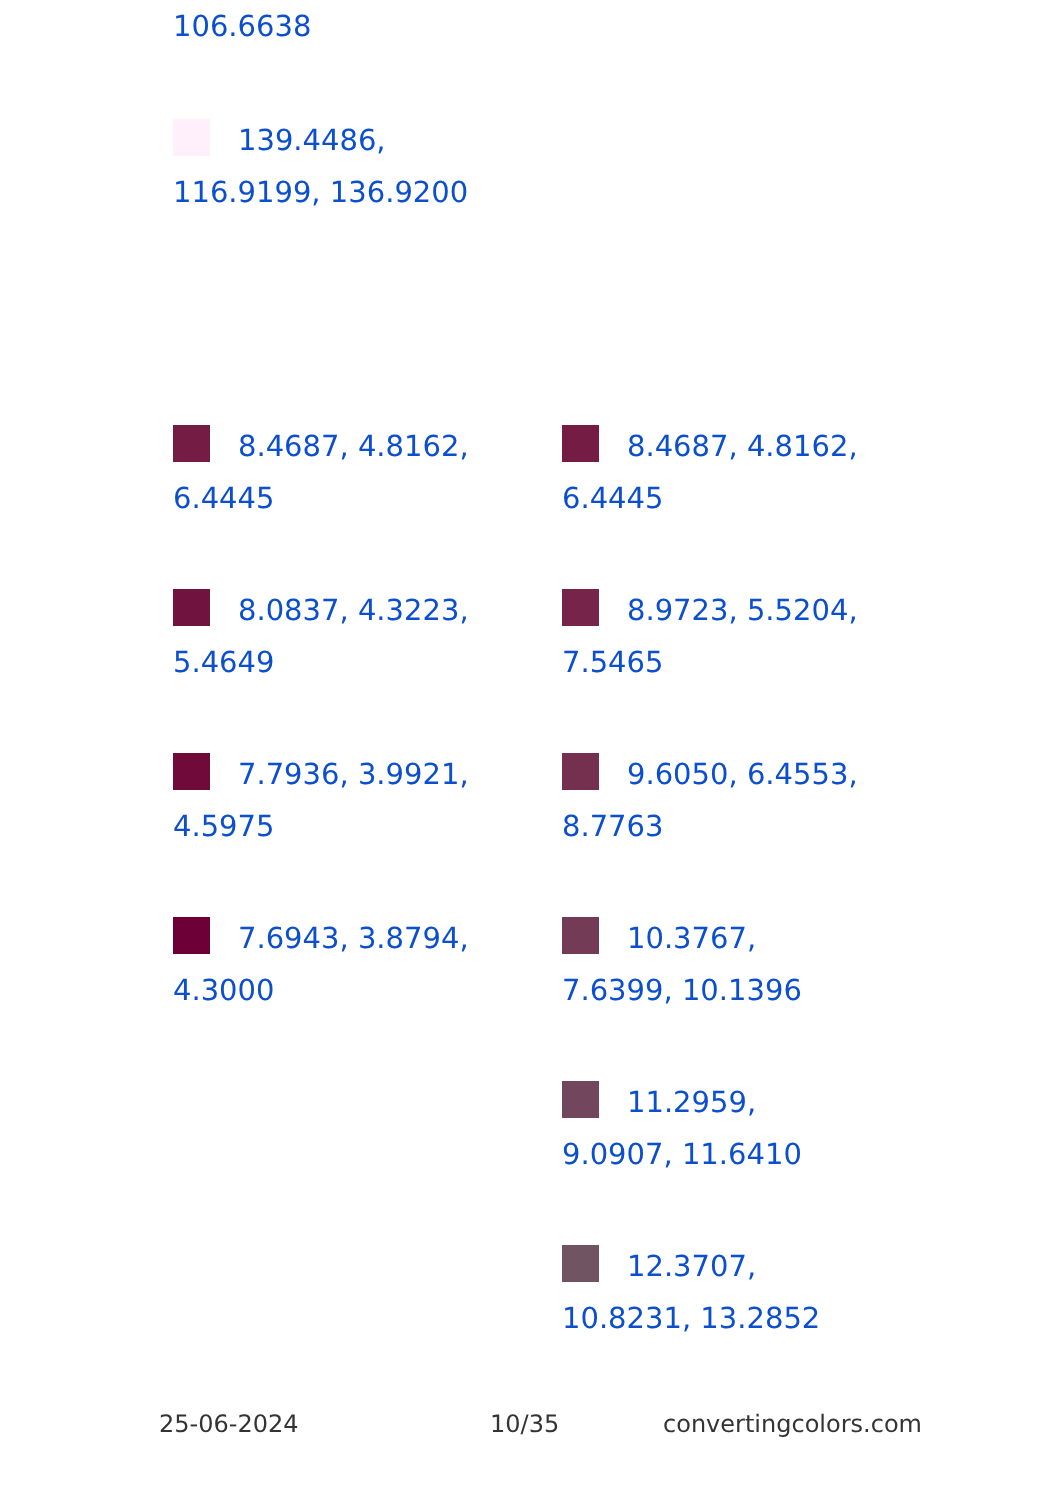106.6638
139.4486, 116.9199, 136.9200
8.4687, 4.8162, 6.4445
8.4687, 4.8162, 6.4445
8.0837, 4.3223, 5.4649
8.9723, 5.5204, 7.5465
7.7936, 3.9921, 4.5975
9.6050, 6.4553, 8.7763
7.6943, 3.8794, 4.3000
10.3767, 7.6399, 10.1396
11.2959, 9.0907, 11.6410
12.3707, 10.8231, 13.2852
25-06-2024 10/35 convertingcolors.com